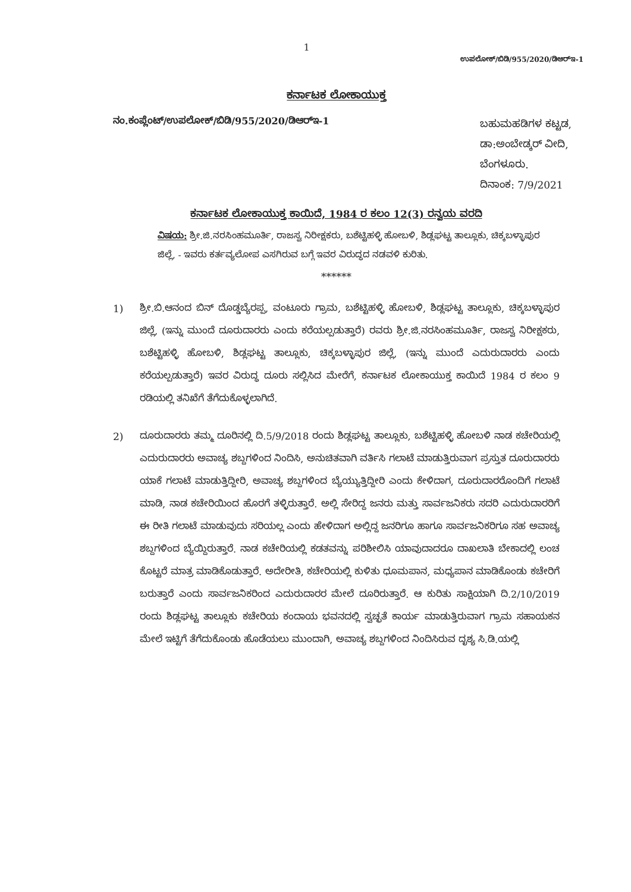1
ಉಪಲೋಕ್/ಬಿಡಿ/955/2020/ಡಿಆರ್‌ಇ-1
ಕರ್ನಾಟಕ ಲೋಕಾಯುಕ್ತ
ನಂ.ಕಂಪ್ಲೆಂಟ್/ಉಪಲೋಕ್/ಬಿಡಿ/955/2020/ಡಿಆರ್‌ಇ-1
ಬಹುಮಹಡಿಗಳ ಕಟ್ಟಡ,
ಡಾ:ಅಂಬೇಡ್ಕರ್ ವೀದಿ,
ಬೆಂಗಳೂರು.
ದಿನಾಂಕ: 7/9/2021
ಕರ್ನಾಟಕ ಲೋಕಾಯುಕ್ತ ಕಾಯಿದೆ, 1984 ರ ಕಲಂ 12(3) ರನ್ವಯ ವರದಿ
ವಿಷಯ: ಶ್ರೀ.ಜಿ.ನರಸಿಂಹಮೂರ್ತಿ, ರಾಜಸ್ವ ನಿರೀಕ್ಷಕರು, ಬಶೆಟ್ಟಿಹಳ್ಳಿ ಹೋಬಳಿ, ಶಿಡ್ಲಘಟ್ಟ ತಾಲ್ಲೂಕು, ಚಿಕ್ಕಬಳ್ಳಾಪುರ ಜಿಲ್ಲೆ, - ಇವರು ಕರ್ತವ್ಯಲೋಪ ಎಸಗಿರುವ ಬಗ್ಗೆ ಇವರ ವಿರುದ್ಧದ ನಡವಳಿ ಕುರಿತು.
******
1) ಶ್ರೀ.ಬಿ.ಆನಂದ ಬಿನ್ ದೊಡ್ಡಬ್ಯೆರಪ್ಪ, ವಂಟೂರು ಗ್ರಾಮ, ಬಶೆಟ್ಟಿಹಳ್ಳಿ ಹೋಬಳಿ, ಶಿಡ್ಲಘಟ್ಟ ತಾಲ್ಲೂಕು, ಚಿಕ್ಕಬಳ್ಳಾಪುರ ಜಿಲ್ಲೆ, (ಇನ್ನು ಮುಂದೆ ದೂರುದಾರರು ಎಂದು ಕರೆಯಲ್ಪಡುತ್ತಾರೆ) ರವರು ಶ್ರೀ.ಜಿ.ನರಸಿಂಹಮೂರ್ತಿ, ರಾಜಸ್ವ ನಿರೀಕ್ಷಕರು, ಬಶೆಟ್ಟಿಹಳ್ಳಿ ಹೋಬಳಿ, ಶಿಡ್ಲಘಟ್ಟ ತಾಲ್ಲೂಕು, ಚಿಕ್ಕಬಳ್ಳಾಪುರ ಜಿಲ್ಲೆ, (ಇನ್ನು ಮುಂದೆ ಎದುರುದಾರರು ಎಂದು ಕರೆಯಲ್ಪಡುತ್ತಾರೆ) ಇವರ ವಿರುದ್ಧ ದೂರು ಸಲ್ಲಿಸಿದ ಮೇರೆಗೆ, ಕರ್ನಾಟಕ ಲೋಕಾಯುಕ್ತ ಕಾಯಿದೆ 1984 ರ ಕಲಂ 9 ರಡಿಯಲ್ಲಿ ತನಿಖೆಗೆ ತೆಗೆದುಕೊಳ್ಳಲಾಗಿದೆ.
2) ದೂರುದಾರರು ತಮ್ಮ ದೂರಿನಲ್ಲಿ ದಿ.5/9/2018 ರಂದು ಶಿಡ್ಲಘಟ್ಟ ತಾಲ್ಲೂಕು, ಬಶೆಟ್ಟಿಹಳ್ಳಿ ಹೋಬಳಿ ನಾಡ ಕಚೇರಿಯಲ್ಲಿ ಎದುರುದಾರರು ಅವಾಚ್ಯ ಶಬ್ದಗಳಿಂದ ನಿಂದಿಸಿ, ಅನುಚಿತವಾಗಿ ವರ್ತಿಸಿ ಗಲಾಟೆ ಮಾಡುತ್ತಿರುವಾಗ ಪ್ರಸ್ತುತ ದೂರುದಾರರು ಯಾಕೆ ಗಲಾಟೆ ಮಾಡುತ್ತಿದ್ದೀರಿ, ಅವಾಚ್ಯ ಶಬ್ದಗಳಿಂದ ಬ್ಯೆಯ್ಯುತ್ತಿದ್ದೀರಿ ಎಂದು ಕೇಳಿದಾಗ, ದೂರುದಾರರೊಂದಿಗೆ ಗಲಾಟೆ ಮಾಡಿ, ನಾಡ ಕಚೇರಿಯಿಂದ ಹೊರಗೆ ತಳ್ಳಿರುತ್ತಾರೆ. ಅಲ್ಲಿ ಸೇರಿದ್ದ ಜನರು ಮತ್ತು ಸಾರ್ವಜನಿಕರು ಸದರಿ ಎದುರುದಾರರಿಗೆ ಈ ರೀತಿ ಗಲಾಟೆ ಮಾಡುವುದು ಸರಿಯಲ್ಲ ಎಂದು ಹೇಳಿದಾಗ ಅಲ್ಲಿದ್ದ ಜನರಿಗೂ ಹಾಗೂ ಸಾರ್ವಜನಿಕರಿಗೂ ಸಹ ಅವಾಚ್ಯ ಶಬ್ದಗಳಿಂದ ಬ್ಯೆಯ್ದಿರುತ್ತಾರೆ. ನಾಡ ಕಚೇರಿಯಲ್ಲಿ ಕಡತವನ್ನು ಪರಿಶೀಲಿಸಿ ಯಾವುದಾದರೂ ದಾಖಲಾತಿ ಬೇಕಾದಲ್ಲಿ ಲಂಚ ಕೊಟ್ಟರೆ ಮಾತ್ರ ಮಾಡಿಕೊಡುತ್ತಾರೆ. ಅದೇರೀತಿ, ಕಚೇರಿಯಲ್ಲಿ ಕುಳಿತು ಧೂಮಪಾನ, ಮಧ್ಯಪಾನ ಮಾಡಿಕೊಂಡು ಕಚೇರಿಗೆ ಬರುತ್ತಾರೆ ಎಂದು ಸಾರ್ವಜನಿಕರಿಂದ ಎದುರುದಾರರ ಮೇಲೆ ದೂರಿರುತ್ತಾರೆ. ಆ ಕುರಿತು ಸಾಕ್ಷಿಯಾಗಿ ದಿ.2/10/2019 ರಂದು ಶಿಡ್ಲಘಟ್ಟ ತಾಲ್ಲೂಕು ಕಚೇರಿಯ ಕಂದಾಯ ಭವನದಲ್ಲಿ ಸ್ವಚ್ಛತೆ ಕಾರ್ಯ ಮಾಡುತ್ತಿರುವಾಗ ಗ್ರಾಮ ಸಹಾಯಕನ ಮೇಲೆ ಇಟ್ಟಿಗೆ ತೆಗೆದುಕೊಂಡು ಹೊಡೆಯಲು ಮುಂದಾಗಿ, ಅವಾಚ್ಯ ಶಬ್ದಗಳಿಂದ ನಿಂದಿಸಿರುವ ದೃಶ್ಯ ಸಿ.ಡಿ.ಯಲ್ಲಿ